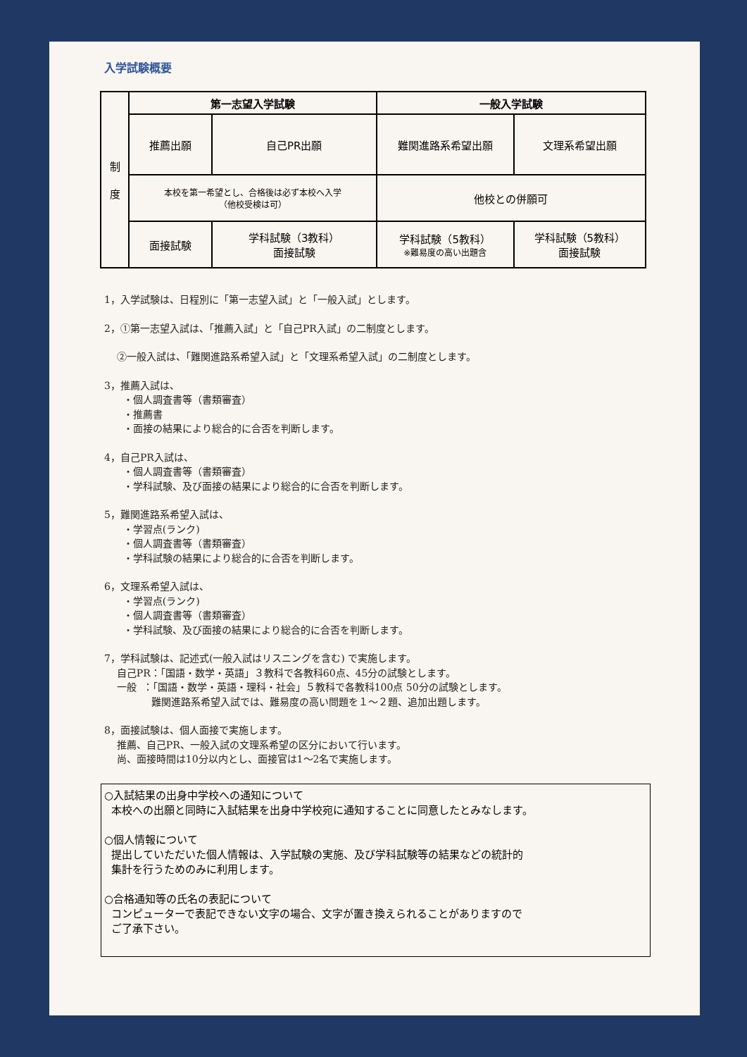入学試験概要
| 制 度 | 第一志望入学試験 | | 一般入学試験 | |
| | 推薦出願 | 自己PR出願 | 難関進路系希望出願 | 文理系希望出願 |
| | 本校を第一希望とし、合格後は必ず本校へ入学 （他校受検は可） | | 他校との併願可 | |
| | 面接試験 | 学科試験（3教科） 面接試験 | 学科試験（5教科） ※難易度の高い出題含 | 学科試験（5教科） 面接試験 |
1，入学試験は、日程別に「第一志望入試」と「一般入試」とします。
2，①第一志望入試は、「推薦入試」と「自己PR入試」の二制度とします。
②一般入試は、「難関進路系希望入試」と「文理系希望入試」の二制度とします。
3，推薦入試は、 ・個人調査書等（書類審査） ・推薦書 ・面接の結果により総合的に合否を判断します。
4，自己PR入試は、 ・個人調査書等（書類審査） ・学科試験、及び面接の結果により総合的に合否を判断します。
5，難関進路系希望入試は、 ・学習点(ランク) ・個人調査書等（書類審査） ・学科試験の結果により総合的に合否を判断します。
6，文理系希望入試は、 ・学習点(ランク) ・個人調査書等（書類審査） ・学科試験、及び面接の結果により総合的に合否を判断します。
7，学科試験は、記述式(一般入試はリスニングを含む) で実施します。 自己PR：「国語・数学・英語」３教科で各教科60点、45分の試験とします。 一般 ：「国語・数学・英語・理科・社会」５教科で各教科100点 50分の試験とします。 難関進路系希望入試では、難易度の高い問題を１～２題、追加出題します。
8，面接試験は、個人面接で実施します。 推薦、自己PR、一般入試の文理系希望の区分において行います。 尚、面接時間は10分以内とし、面接官は1～2名で実施します。
○入試結果の出身中学校への通知について 本校への出願と同時に入試結果を出身中学校宛に通知することに同意したとみなします。 ○個人情報について 提出していただいた個人情報は、入学試験の実施、及び学科試験等の結果などの統計的 集計を行うためのみに利用します。 ○合格通知等の氏名の表記について コンピューターで表記できない文字の場合、文字が置き換えられることがありますので ご了承下さい。